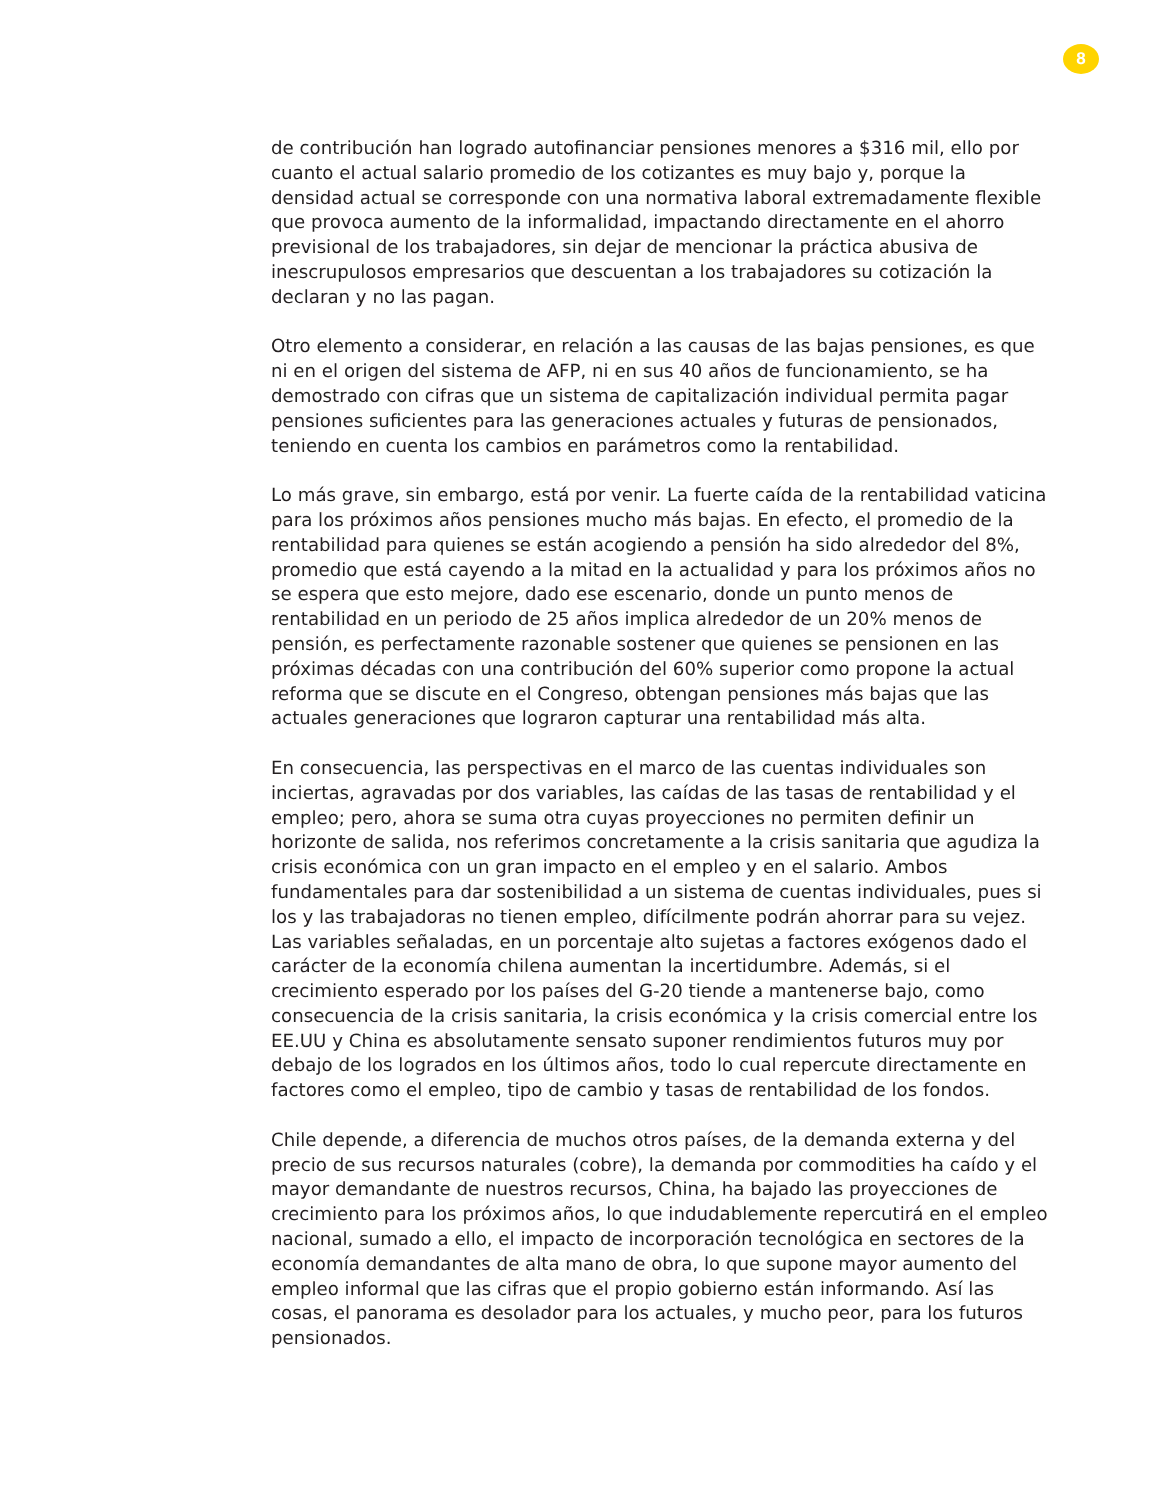8
de contribución han logrado autofinanciar pensiones menores a $316 mil, ello por cuanto el actual salario promedio de los cotizantes es muy bajo y, porque la densidad actual se corresponde con una normativa laboral extremadamente flexible que provoca aumento de la informalidad, impactando directamente en el ahorro previsional de los trabajadores, sin dejar de mencionar la práctica abusiva de inescrupulosos empresarios que descuentan a los trabajadores su cotización la declaran y no las pagan.
Otro elemento a considerar, en relación a las causas de las bajas pensiones, es que ni en el origen del sistema de AFP, ni en sus 40 años de funcionamiento, se ha demostrado con cifras que un sistema de capitalización individual permita pagar pensiones suficientes para las generaciones actuales y futuras de pensionados, teniendo en cuenta los cambios en parámetros como la rentabilidad.
Lo más grave, sin embargo, está por venir. La fuerte caída de la rentabilidad vaticina para los próximos años pensiones mucho más bajas. En efecto, el promedio de la rentabilidad para quienes se están acogiendo a pensión ha sido alrededor del 8%, promedio que está cayendo a la mitad en la actualidad y para los próximos años no se espera que esto mejore, dado ese escenario, donde un punto menos de rentabilidad en un periodo de 25 años implica alrededor de un 20% menos de pensión, es perfectamente razonable sostener que quienes se pensionen en las próximas décadas con una contribución del 60% superior como propone la actual reforma que se discute en el Congreso, obtengan pensiones más bajas que las actuales generaciones que lograron capturar una rentabilidad más alta.
En consecuencia, las perspectivas en el marco de las cuentas individuales son inciertas, agravadas por dos variables, las caídas de las tasas de rentabilidad y el empleo; pero, ahora se suma otra cuyas proyecciones no permiten definir un horizonte de salida, nos referimos concretamente a la crisis sanitaria que agudiza la crisis económica con un gran impacto en el empleo y en el salario. Ambos fundamentales para dar sostenibilidad a un sistema de cuentas individuales, pues si los y las trabajadoras no tienen empleo, difícilmente podrán ahorrar para su vejez. Las variables señaladas, en un porcentaje alto sujetas a factores exógenos dado el carácter de la economía chilena aumentan la incertidumbre. Además, si el crecimiento esperado por los países del G-20 tiende a mantenerse bajo, como consecuencia de la crisis sanitaria, la crisis económica y la crisis comercial entre los EE.UU y China es absolutamente sensato suponer rendimientos futuros muy por debajo de los logrados en los últimos años, todo lo cual repercute directamente en factores como el empleo, tipo de cambio y tasas de rentabilidad de los fondos.
Chile depende, a diferencia de muchos otros países, de la demanda externa y del precio de sus recursos naturales (cobre), la demanda por commodities ha caído y el mayor demandante de nuestros recursos, China, ha bajado las proyecciones de crecimiento para los próximos años, lo que indudablemente repercutirá en el empleo nacional, sumado a ello, el impacto de incorporación tecnológica en sectores de la economía demandantes de alta mano de obra, lo que supone mayor aumento del empleo informal que las cifras que el propio gobierno están informando. Así las cosas, el panorama es desolador para los actuales, y mucho peor, para los futuros pensionados.